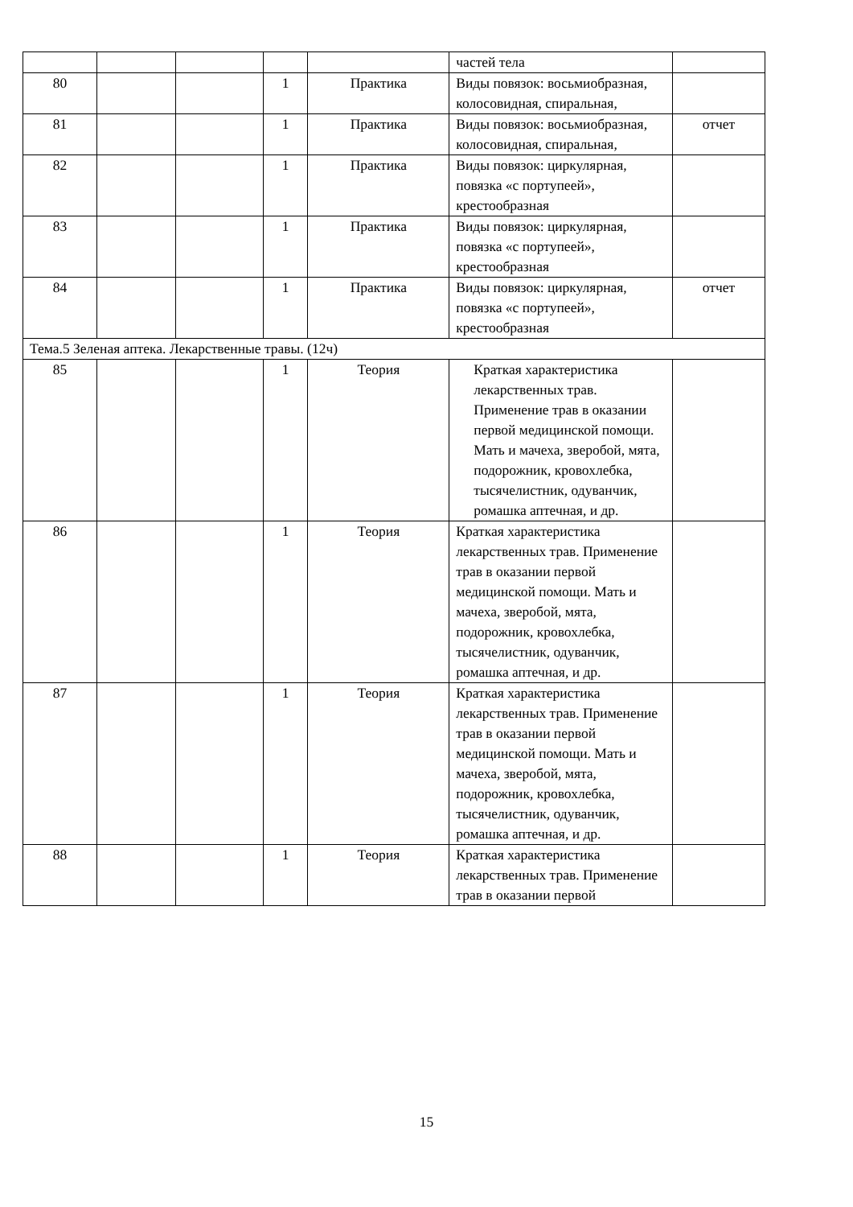| | | | | | частей тела | |
| 80 | | | 1 | Практика | Виды повязок: восьмиобразная, колосовидная, спиральная, | |
| 81 | | | 1 | Практика | Виды повязок: восьмиобразная, колосовидная, спиральная, | отчет |
| 82 | | | 1 | Практика | Виды повязок: циркулярная, повязка «с портупеей», крестообразная | |
| 83 | | | 1 | Практика | Виды повязок: циркулярная, повязка «с портупеей», крестообразная | |
| 84 | | | 1 | Практика | Виды повязок: циркулярная, повязка «с портупеей», крестообразная | отчет |
| Тема.5 Зеленая аптека. Лекарственные травы. (12ч) | | | | | | |
| 85 | | | 1 | Теория | Краткая характеристика лекарственных трав. Применение трав в оказании первой медицинской помощи. Мать и мачеха, зверобой, мята, подорожник, кровохлебка, тысячелистник, одуванчик, ромашка аптечная, и др. | |
| 86 | | | 1 | Теория | Краткая характеристика лекарственных трав. Применение трав в оказании первой медицинской помощи. Мать и мачеха, зверобой, мята, подорожник, кровохлебка, тысячелистник, одуванчик, ромашка аптечная, и др. | |
| 87 | | | 1 | Теория | Краткая характеристика лекарственных трав. Применение трав в оказании первой медицинской помощи. Мать и мачеха, зверобой, мята, подорожник, кровохлебка, тысячелистник, одуванчик, ромашка аптечная, и др. | |
| 88 | | | 1 | Теория | Краткая характеристика лекарственных трав. Применение трав в оказании первой | |
15